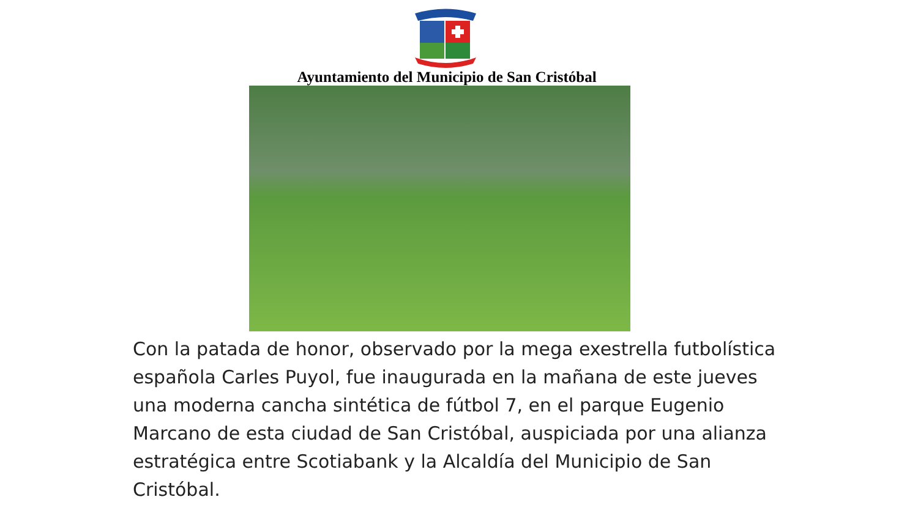Ayuntamiento del Municipio de San Cristóbal
Con la patada de honor, observado por la mega exestrella futbolística española Carles Puyol, fue inaugurada en la mañana de este jueves una moderna cancha sintética de fútbol 7, en el parque Eugenio Marcano de esta ciudad de San Cristóbal, auspiciada por una alianza estratégica entre Scotiabank y la Alcaldía del Municipio de San Cristóbal.